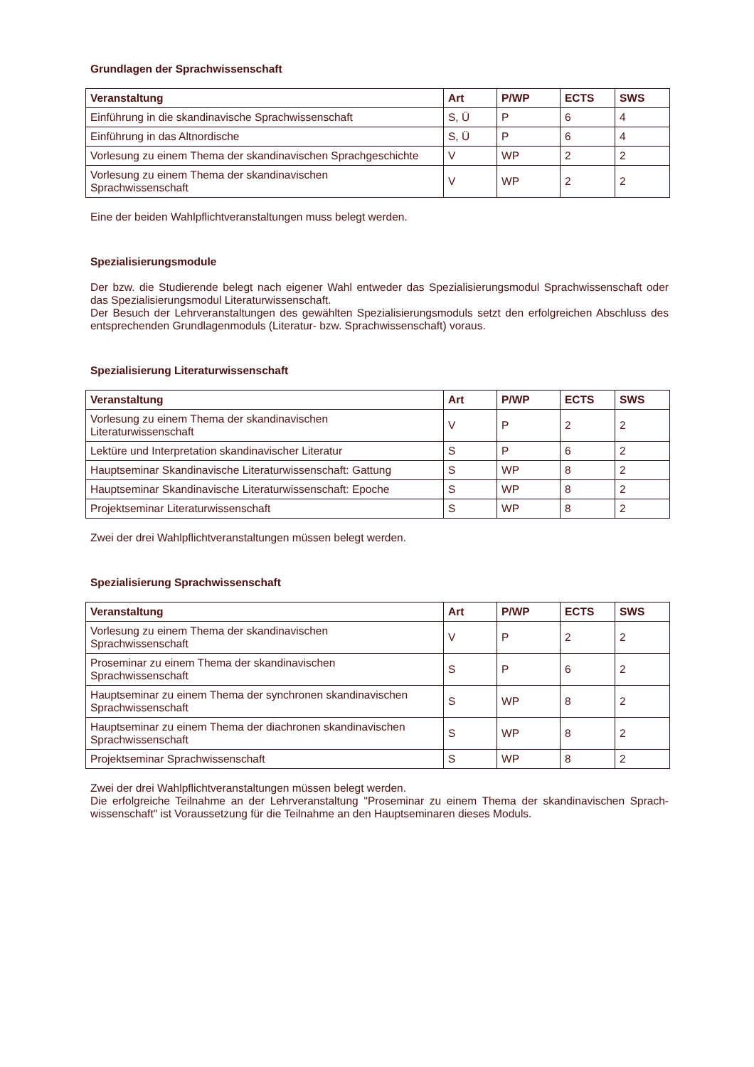Grundlagen der Sprachwissenschaft
| Veranstaltung | Art | P/WP | ECTS | SWS |
| --- | --- | --- | --- | --- |
| Einführung in die skandinavische Sprachwissenschaft | S, Ü | P | 6 | 4 |
| Einführung in das Altnordische | S, Ü | P | 6 | 4 |
| Vorlesung zu einem Thema der skandinavischen Sprachgeschichte | V | WP | 2 | 2 |
| Vorlesung zu einem Thema der skandinavischen Sprachwissenschaft | V | WP | 2 | 2 |
Eine der beiden Wahlpflichtveranstaltungen muss belegt werden.
Spezialisierungsmodule
Der bzw. die Studierende belegt nach eigener Wahl entweder das Spezialisierungsmodul Sprachwissenschaft oder das Spezialisierungsmodul Literaturwissenschaft.
Der Besuch der Lehrveranstaltungen des gewählten Spezialisierungsmoduls setzt den erfolgreichen Abschluss des entsprechenden Grundlagenmoduls (Literatur- bzw. Sprachwissenschaft) voraus.
Spezialisierung Literaturwissenschaft
| Veranstaltung | Art | P/WP | ECTS | SWS |
| --- | --- | --- | --- | --- |
| Vorlesung zu einem Thema der skandinavischen Literaturwissenschaft | V | P | 2 | 2 |
| Lektüre und Interpretation skandinavischer Literatur | S | P | 6 | 2 |
| Hauptseminar Skandinavische Literaturwissenschaft: Gattung | S | WP | 8 | 2 |
| Hauptseminar Skandinavische Literaturwissenschaft: Epoche | S | WP | 8 | 2 |
| Projektseminar Literaturwissenschaft | S | WP | 8 | 2 |
Zwei der drei Wahlpflichtveranstaltungen müssen belegt werden.
Spezialisierung Sprachwissenschaft
| Veranstaltung | Art | P/WP | ECTS | SWS |
| --- | --- | --- | --- | --- |
| Vorlesung zu einem Thema der skandinavischen Sprachwissenschaft | V | P | 2 | 2 |
| Proseminar zu einem Thema der skandinavischen Sprachwissenschaft | S | P | 6 | 2 |
| Hauptseminar zu einem Thema der synchronen skandinavischen Sprachwissenschaft | S | WP | 8 | 2 |
| Hauptseminar zu einem Thema der diachronen skandinavischen Sprachwissenschaft | S | WP | 8 | 2 |
| Projektseminar Sprachwissenschaft | S | WP | 8 | 2 |
Zwei der drei Wahlpflichtveranstaltungen müssen belegt werden.
Die erfolgreiche Teilnahme an der Lehrveranstaltung "Proseminar zu einem Thema der skandinavischen Sprach-wissenschaft" ist Voraussetzung für die Teilnahme an den Hauptseminaren dieses Moduls.